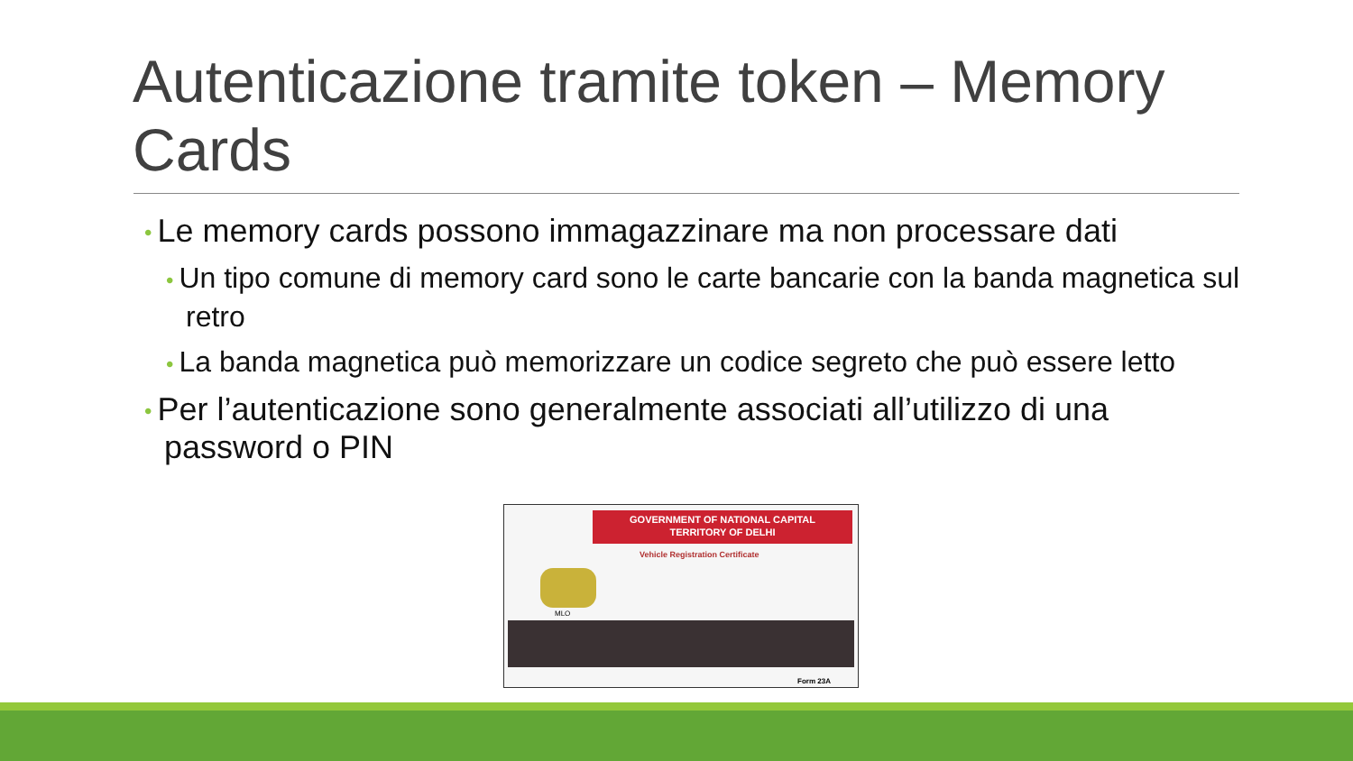Autenticazione tramite token – Memory Cards
• Le memory cards possono immagazzinare ma non processare dati
• Un tipo comune di memory card sono le carte bancarie con la banda magnetica sul retro
• La banda magnetica può memorizzare un codice segreto che può essere letto
• Per l’autenticazione sono generalmente associati all’utilizzo di una password o PIN
GOVERNMENT OF NATIONAL CAPITAL
TERRITORY OF DELHI
Vehicle Registration Certificate
MLO
Form 23A